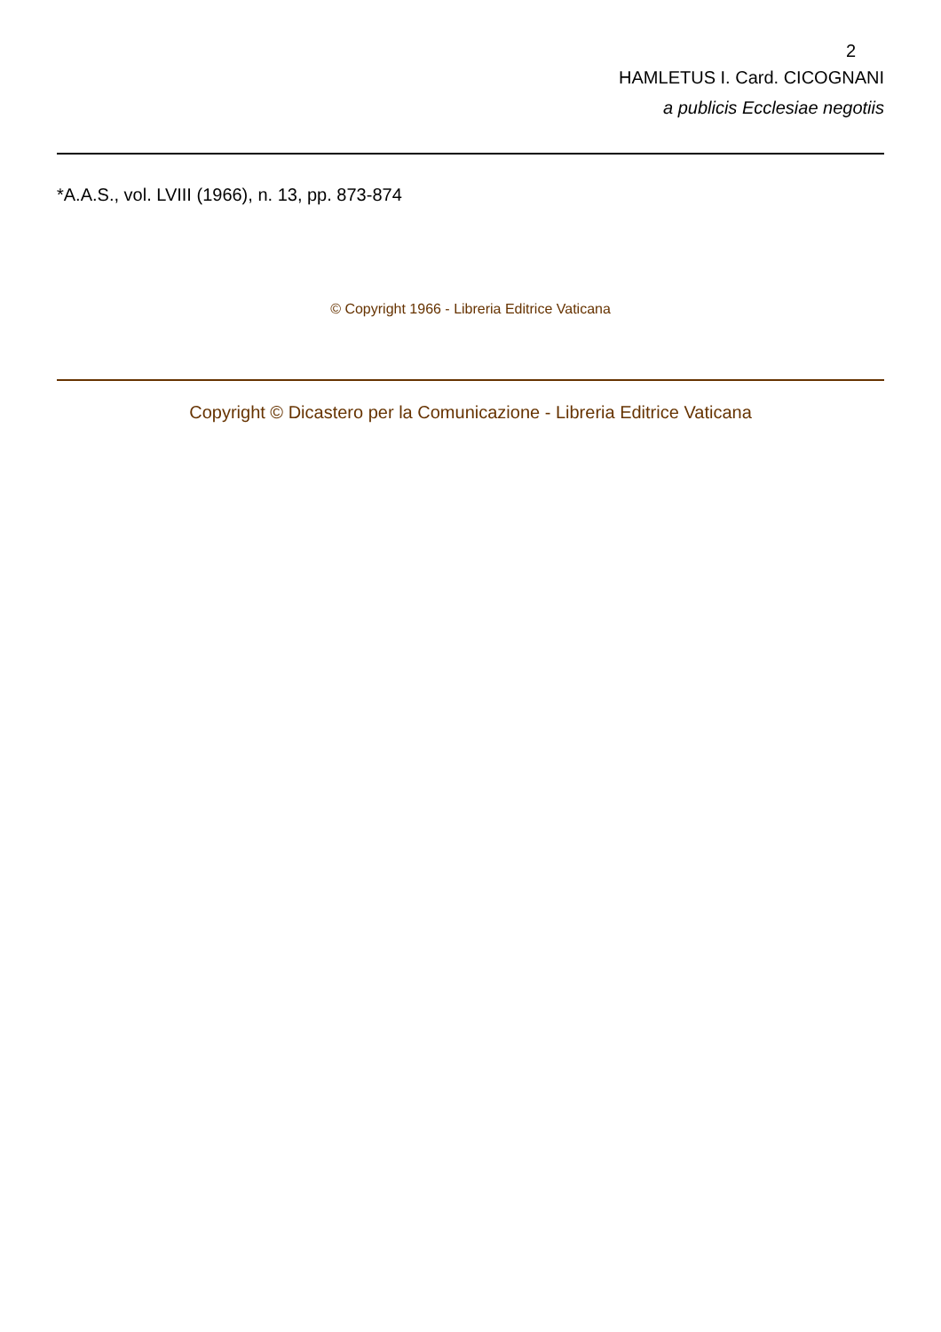2
HAMLETUS I. Card. CICOGNANI
a publicis Ecclesiae negotiis
*A.A.S., vol. LVIII (1966), n. 13, pp. 873-874
© Copyright 1966 - Libreria Editrice Vaticana
Copyright © Dicastero per la Comunicazione - Libreria Editrice Vaticana